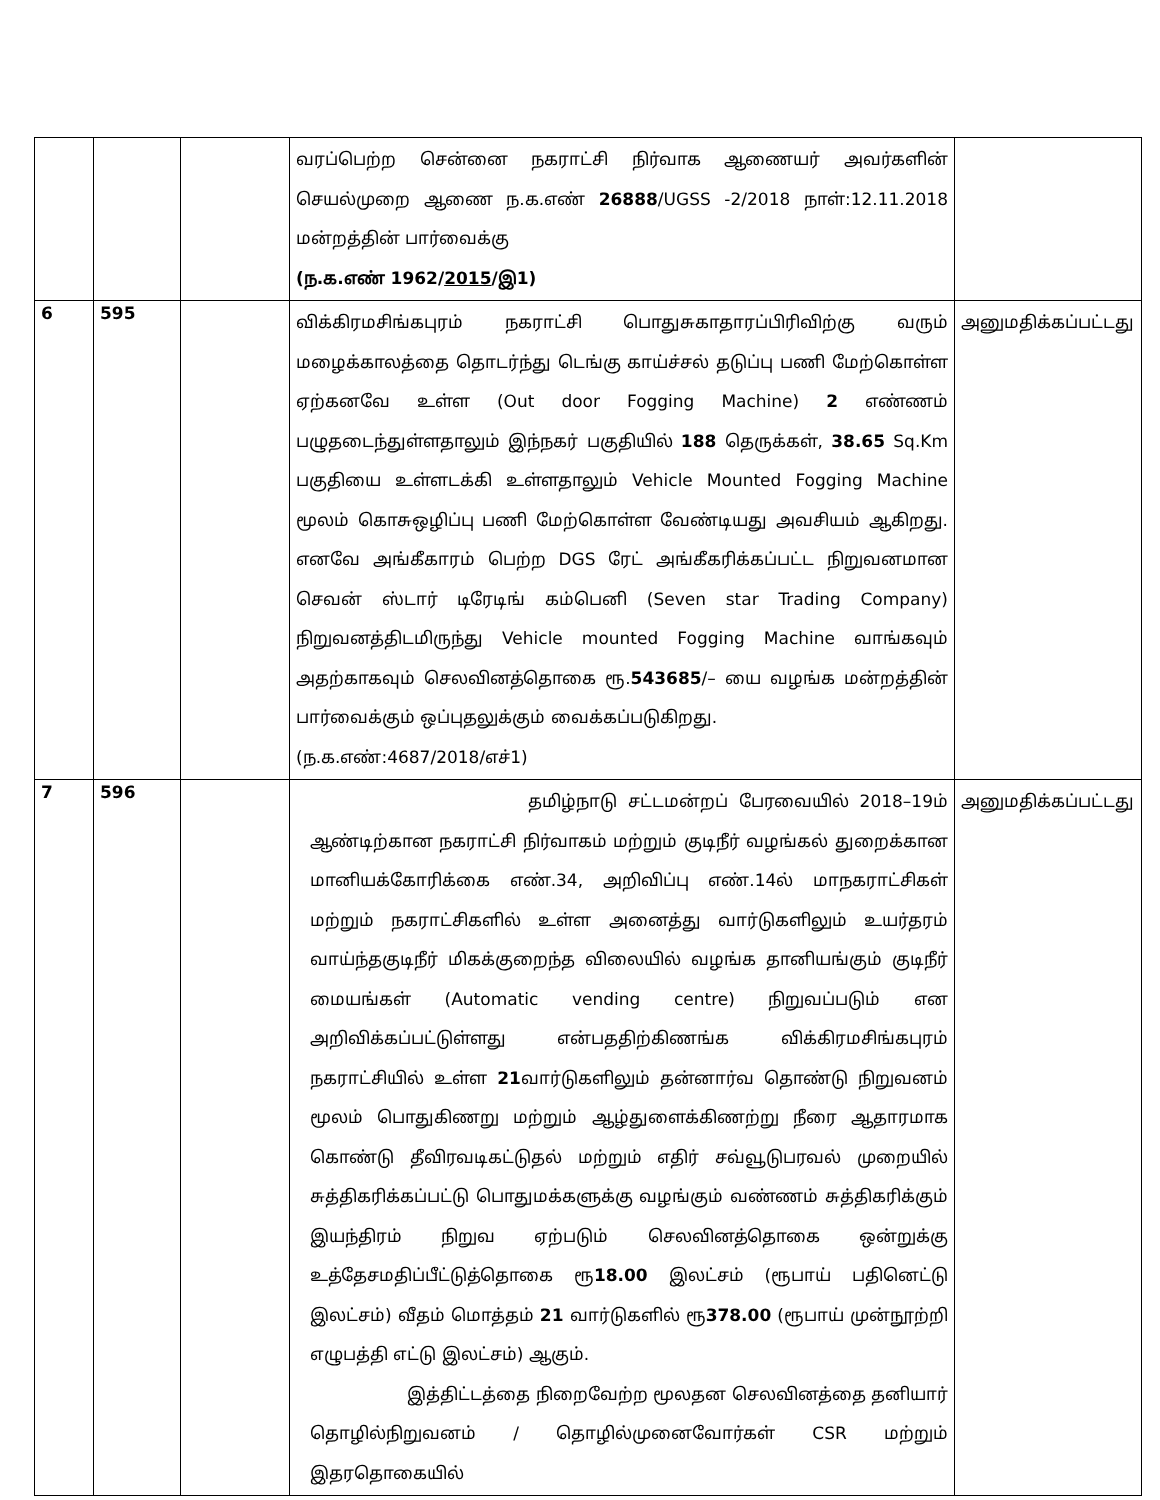| | | | வரப்பெற்ற சென்னை நகராட்சி நிர்வாக ஆணையர் அவர்களின் செயல்முறை ஆணை ந.க.எண் 26888 /UGSS -2/2018 நாள்:12.11.2018 மன்றத்தின் பார்வைக்கு (ந.க.எண் 1962/ 2015 /இ1) | |
| 6 | 595 | | விக்கிரமசிங்கபுரம் நகராட்சி பொதுசுகாதாரப்பிரிவிற்கு வரும் மழைக்காலத்தை தொடர்ந்து டெங்கு காய்ச்சல் தடுப்பு பணி மேற்கொள்ள ஏற்கனவே உள்ள (Out door Fogging Machine) 2 எண்ணம் பழுதடைந்துள்ளதாலும் இந்நகர் பகுதியில் 188 தெருக்கள், 38.65 Sq.Km பகுதியை உள்ளடக்கி உள்ளதாலும் Vehicle Mounted Fogging Machine மூலம் கொசுஒழிப்பு பணி மேற்கொள்ள வேண்டியது அவசியம் ஆகிறது. எனவே அங்கீகாரம் பெற்ற DGS ரேட் அங்கீகரிக்கப்பட்ட நிறுவனமான செவன் ஸ்டார் டிரேடிங் கம்பெனி (Seven star Trading Company) நிறுவனத்திடமிருந்து Vehicle mounted Fogging Machine வாங்கவும் அதற்காகவும் செலவினத்தொகை ரூ. 543685 /– யை வழங்க மன்றத்தின் பார்வைக்கும் ஒப்புதலுக்கும் வைக்கப்படுகிறது. (ந.க.எண்:4687/2018/எச்1) | அனுமதிக்கப்பட்டது |
| 7 | 596 | | தமிழ்நாடு சட்டமன்றப் பேரவையில் 2018–19ம் ஆண்டிற்கான நகராட்சி நிர்வாகம் மற்றும் குடிநீர் வழங்கல் துறைக்கான மானியக்கோரிக்கை எண்.34, அறிவிப்பு எண்.14ல் மாநகராட்சிகள் மற்றும் நகராட்சிகளில் உள்ள அனைத்து வார்டுகளிலும் உயர்தரம் வாய்ந்தகுடிநீர் மிகக்குறைந்த விலையில் வழங்க தானியங்கும் குடிநீர் மையங்கள் (Automatic vending centre) நிறுவப்படும் என அறிவிக்கப்பட்டுள்ளது என்பததிற்கிணங்க விக்கிரமசிங்கபுரம் நகராட்சியில் உள்ள 21 வார்டுகளிலும் தன்னார்வ தொண்டு நிறுவனம் மூலம் பொதுகிணறு மற்றும் ஆழ்துளைக்கிணற்று நீரை ஆதாரமாக கொண்டு தீவிரவடிகட்டுதல் மற்றும் எதிர் சவ்வூடுபரவல் முறையில் சுத்திகரிக்கப்பட்டு பொதுமக்களுக்கு வழங்கும் வண்ணம் சுத்திகரிக்கும் இயந்திரம் நிறுவ ஏற்படும் செலவினத்தொகை ஒன்றுக்கு உத்தேசமதிப்பீட்டுத்தொகை ரூ 18.00 இலட்சம் (ரூபாய் பதினெட்டு இலட்சம்) வீதம் மொத்தம் 21 வார்டுகளில் ரூ 378.00 (ரூபாய் முன்நூற்றி எழுபத்தி எட்டு இலட்சம்) ஆகும். இத்திட்டத்தை நிறைவேற்ற மூலதன செலவினத்தை தனியார் தொழில்நிறுவனம் / தொழில்முனைவோர்கள் CSR மற்றும் இதரதொகையில் | அனுமதிக்கப்பட்டது |